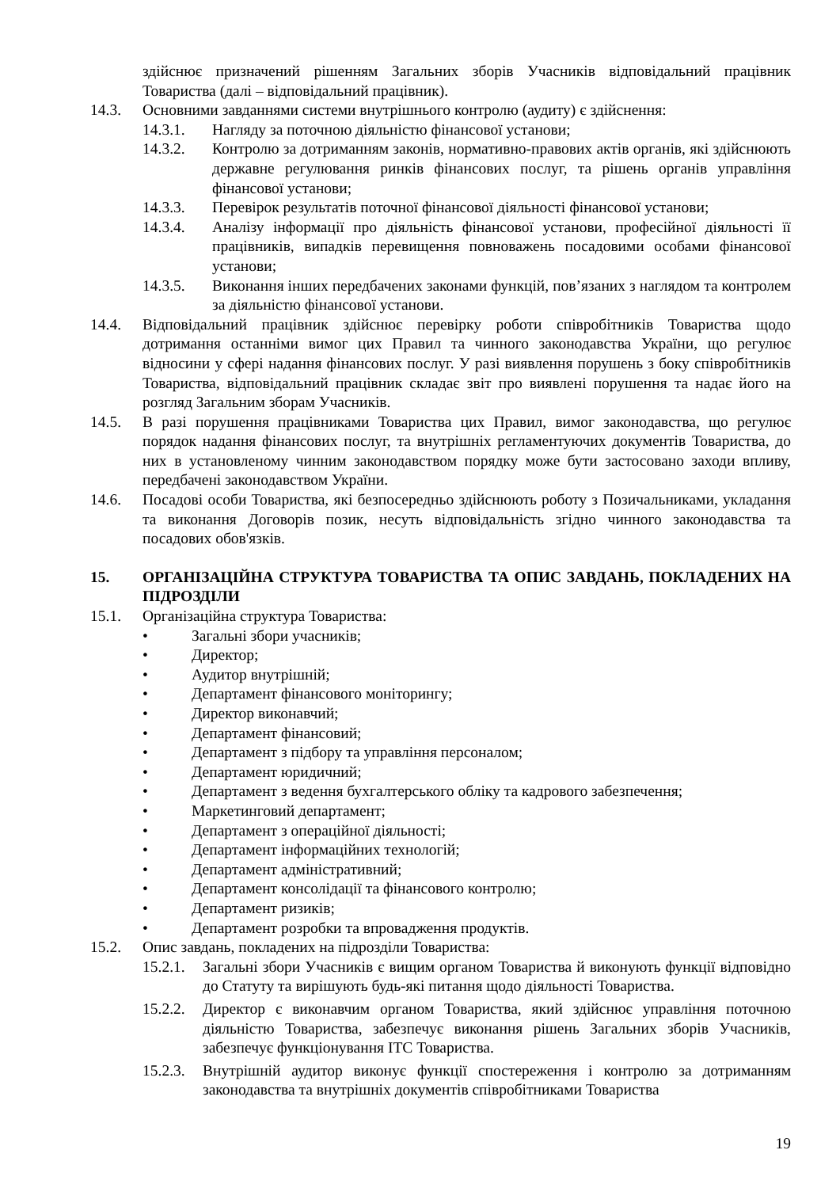здійснює призначений рішенням Загальних зборів Учасників відповідальний працівник Товариства (далі – відповідальний працівник).
14.3. Основними завданнями системи внутрішнього контролю (аудиту) є здійснення:
14.3.1. Нагляду за поточною діяльністю фінансової установи;
14.3.2. Контролю за дотриманням законів, нормативно-правових актів органів, які здійснюють державне регулювання ринків фінансових послуг, та рішень органів управління фінансової установи;
14.3.3. Перевірок результатів поточної фінансової діяльності фінансової установи;
14.3.4. Аналізу інформації про діяльність фінансової установи, професійної діяльності її працівників, випадків перевищення повноважень посадовими особами фінансової установи;
14.3.5. Виконання інших передбачених законами функцій, пов’язаних з наглядом та контролем за діяльністю фінансової установи.
14.4. Відповідальний працівник здійснює перевірку роботи співробітників Товариства щодо дотримання останніми вимог цих Правил та чинного законодавства України, що регулює відносини у сфері надання фінансових послуг. У разі виявлення порушень з боку співробітників Товариства, відповідальний працівник складає звіт про виявлені порушення та надає його на розгляд Загальним зборам Учасників.
14.5. В разі порушення працівниками Товариства цих Правил, вимог законодавства, що регулює порядок надання фінансових послуг, та внутрішніх регламентуючих документів Товариства, до них в установленому чинним законодавством порядку може бути застосовано заходи впливу, передбачені законодавством України.
14.6. Посадові особи Товариства, які безпосередньо здійснюють роботу з Позичальниками, укладання та виконання Договорів позик, несуть відповідальність згідно чинного законодавства та посадових обов'язків.
15. ОРГАНІЗАЦІЙНА СТРУКТУРА ТОВАРИСТВА ТА ОПИС ЗАВДАНЬ, ПОКЛАДЕНИХ НА ПІДРОЗДІЛИ
15.1. Організаційна структура Товариства:
• Загальні збори учасників;
• Директор;
• Аудитор внутрішній;
• Департамент фінансового моніторингу;
• Директор виконавчий;
• Департамент фінансовий;
• Департамент з підбору та управління персоналом;
• Департамент юридичний;
• Департамент з ведення бухгалтерського обліку та кадрового забезпечення;
• Маркетинговий департамент;
• Департамент з операційної діяльності;
• Департамент інформаційних технологій;
• Департамент адміністративний;
• Департамент консолідації та фінансового контролю;
• Департамент ризиків;
• Департамент розробки та впровадження продуктів.
15.2. Опис завдань, покладених на підрозділи Товариства:
15.2.1. Загальні збори Учасників є вищим органом Товариства й виконують функції відповідно до Статуту та вирішують будь-які питання щодо діяльності Товариства.
15.2.2. Директор є виконавчим органом Товариства, який здійснює управління поточною діяльністю Товариства, забезпечує виконання рішень Загальних зборів Учасників, забезпечує функціонування ІТС Товариства.
15.2.3. Внутрішній аудитор виконує функції спостереження і контролю за дотриманням законодавства та внутрішніх документів співробітниками Товариства
19